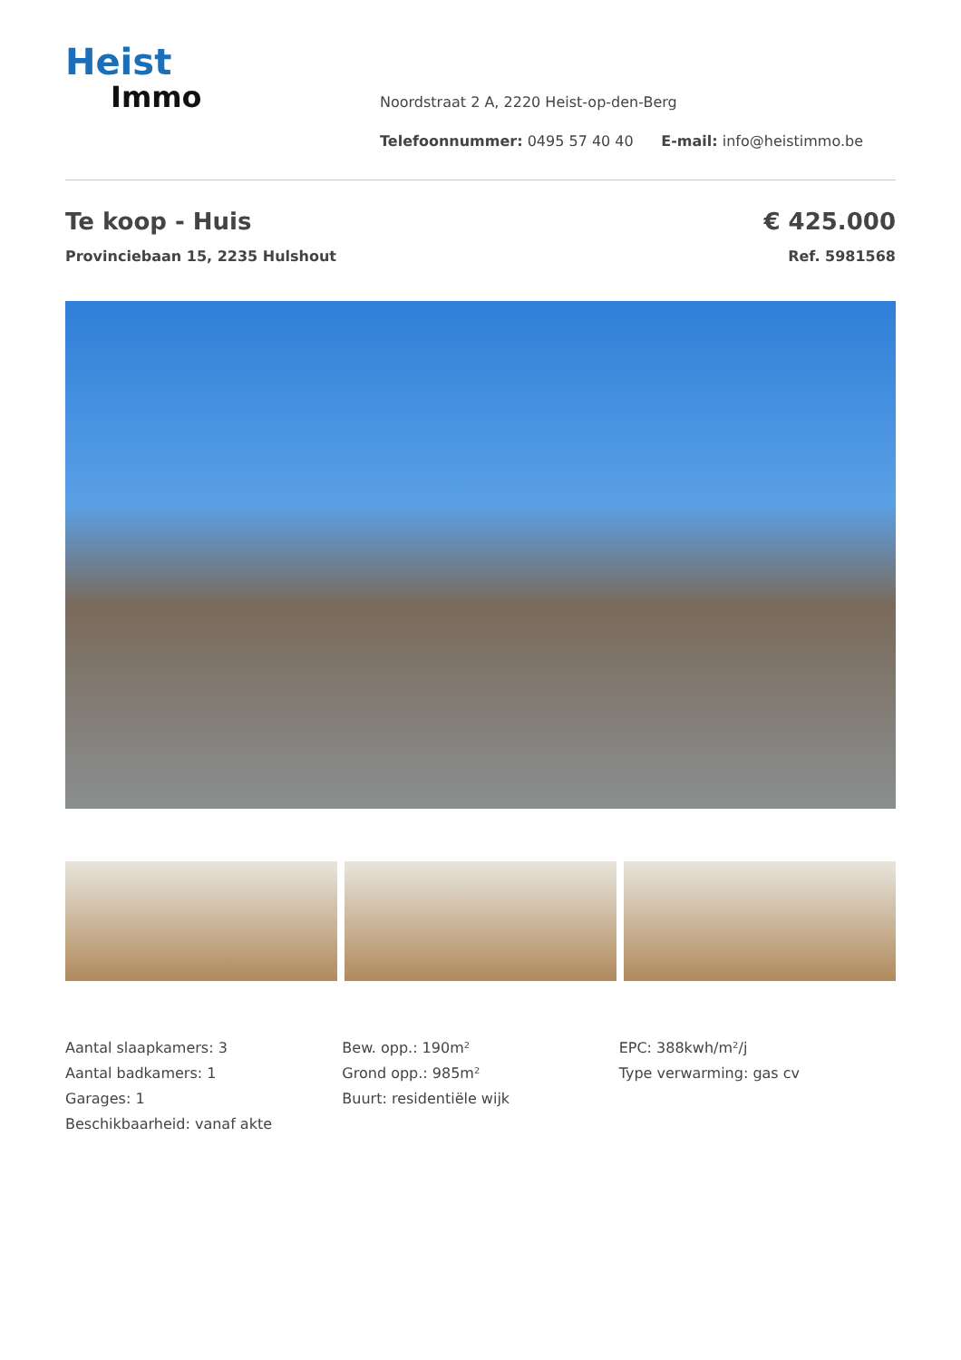Heist
Immo
Noordstraat 2 A, 2220 Heist-op-den-Berg
Telefoonnummer: 0495 57 40 40 E-mail: info@heistimmo.be
Te koop - Huis
Provinciebaan 15, 2235 Hulshout
€ 425.000
Ref. 5981568
Aantal slaapkamers: 3
Aantal badkamers: 1
Garages: 1
Beschikbaarheid: vanaf akte
Bew. opp.: 190m²
Grond opp.: 985m²
Buurt: residentiële wijk
EPC: 388kwh/m²/j
Type verwarming: gas cv